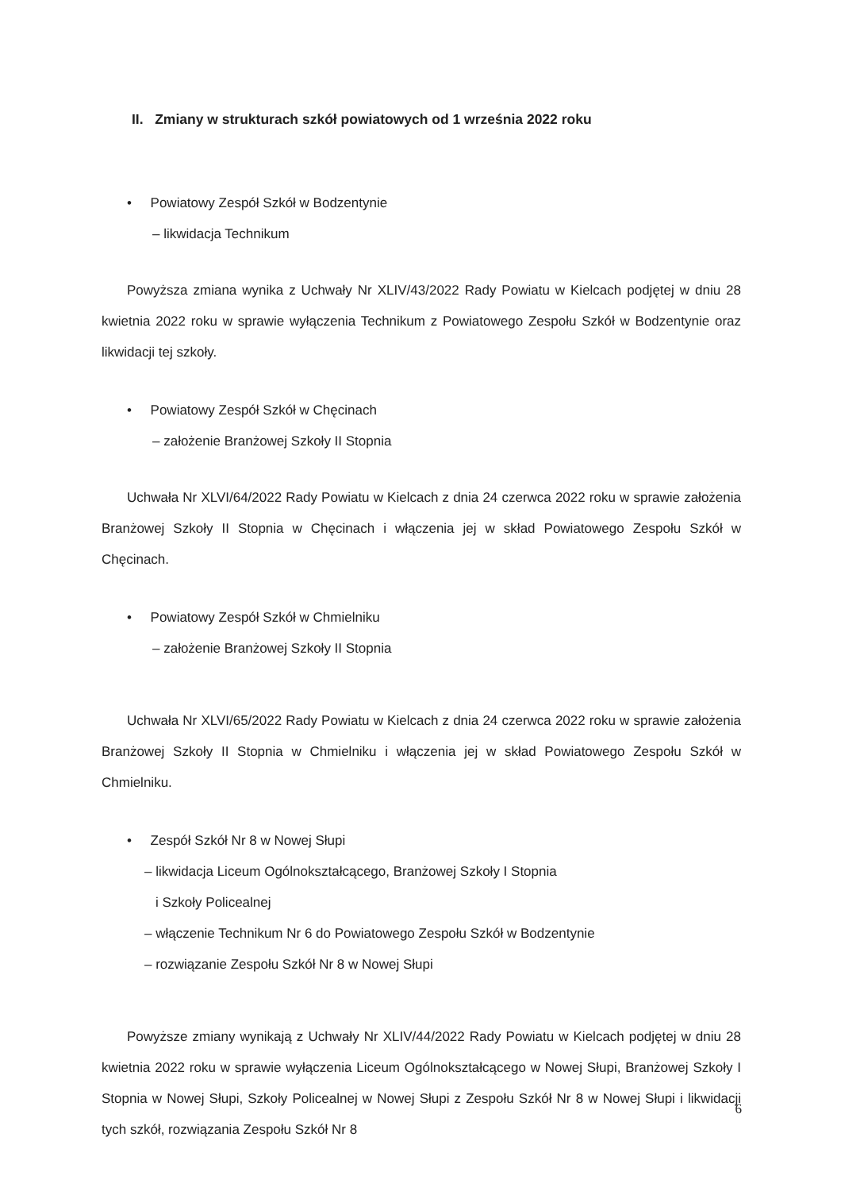II. Zmiany w strukturach szkół powiatowych od 1 września 2022 roku
• Powiatowy Zespół Szkół w Bodzentynie
– likwidacja Technikum
Powyższa zmiana wynika z Uchwały Nr XLIV/43/2022 Rady Powiatu w Kielcach podjętej w dniu 28 kwietnia 2022 roku w sprawie wyłączenia Technikum z Powiatowego Zespołu Szkół w Bodzentynie oraz likwidacji tej szkoły.
• Powiatowy Zespół Szkół w Chęcinach
– założenie Branżowej Szkoły II Stopnia
Uchwała Nr XLVI/64/2022 Rady Powiatu w Kielcach z dnia 24 czerwca 2022 roku w sprawie założenia Branżowej Szkoły II Stopnia w Chęcinach i włączenia jej w skład Powiatowego Zespołu Szkół w Chęcinach.
• Powiatowy Zespół Szkół w Chmielniku
– założenie Branżowej Szkoły II Stopnia
Uchwała Nr XLVI/65/2022 Rady Powiatu w Kielcach z dnia 24 czerwca 2022 roku w sprawie założenia Branżowej Szkoły II Stopnia w Chmielniku i włączenia jej w skład Powiatowego Zespołu Szkół w Chmielniku.
• Zespół Szkół Nr 8 w Nowej Słupi
– likwidacja Liceum Ogólnokształcącego, Branżowej Szkoły I Stopnia
i Szkoły Policealnej
– włączenie Technikum Nr 6 do Powiatowego Zespołu Szkół w Bodzentynie
– rozwiązanie Zespołu Szkół Nr 8 w Nowej Słupi
Powyższe zmiany wynikają z Uchwały Nr XLIV/44/2022 Rady Powiatu w Kielcach podjętej w dniu 28 kwietnia 2022 roku w sprawie wyłączenia Liceum Ogólnokształcącego w Nowej Słupi, Branżowej Szkoły I Stopnia w Nowej Słupi, Szkoły Policealnej w Nowej Słupi z Zespołu Szkół Nr 8 w Nowej Słupi i likwidacji tych szkół, rozwiązania Zespołu Szkół Nr 8
6